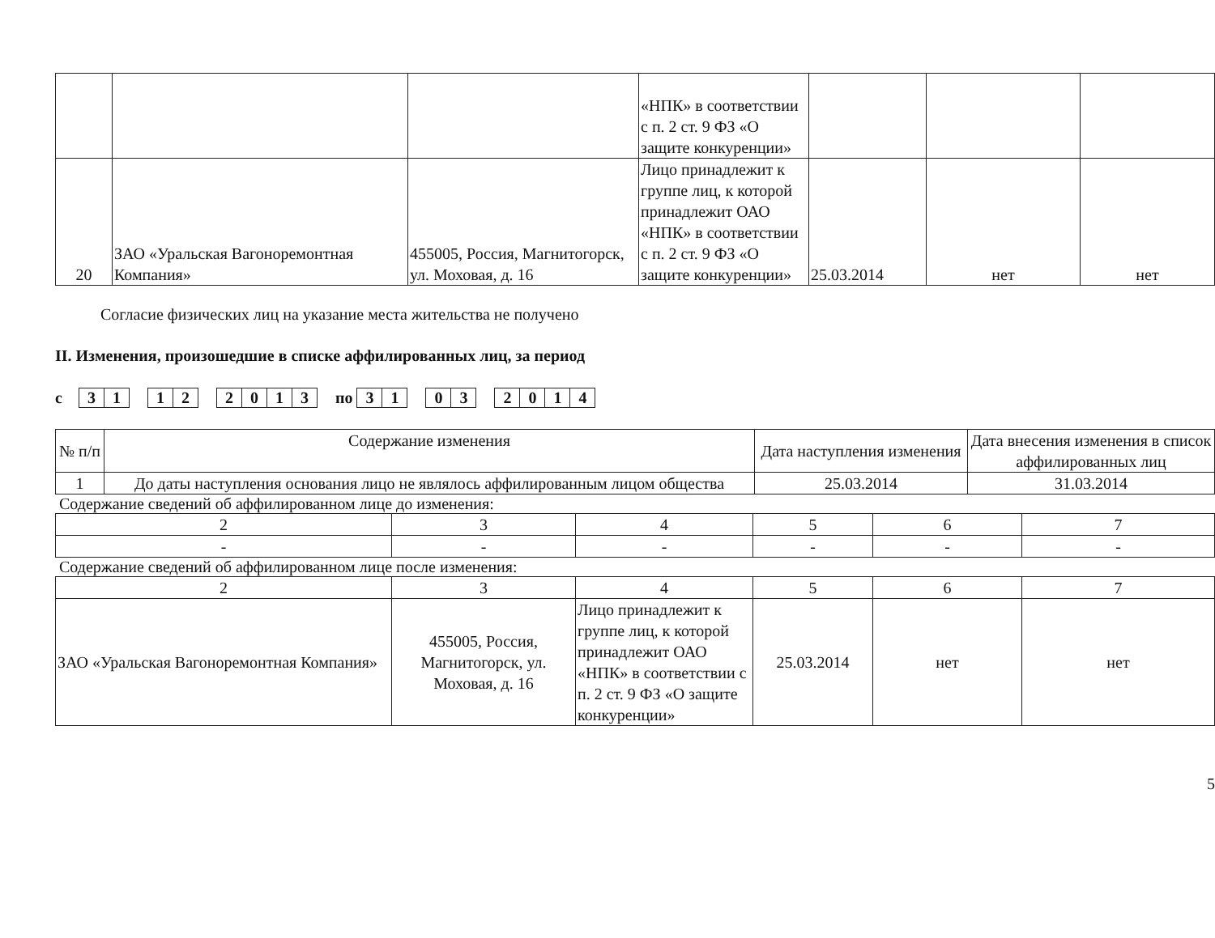| | | | «НПК» в соответствии с п. 2 ст. 9 ФЗ «О защите конкуренции» | | | |
| 20 | ЗАО «Уральская Вагоноремонтная Компания» | 455005, Россия, Магнитогорск, ул. Моховая, д. 16 | Лицо принадлежит к группе лиц, к которой принадлежит ОАО «НПК» в соответствии с п. 2 ст. 9 ФЗ «О защите конкуренции» | 25.03.2014 | нет | нет |
Согласие физических лиц на указание места жительства не получено
II. Изменения, произошедшие в списке аффилированных лиц, за период
с 31 12 2013 по 31 03 2014
| № п/п | Содержание изменения | Дата наступления изменения | Дата внесения изменения в список аффилированных лиц |
| --- | --- | --- | --- |
| 1 | До даты наступления основания лицо не являлось аффилированным лицом общества | 25.03.2014 | 31.03.2014 |
Содержание сведений об аффилированном лице до изменения:
| 2 | 3 | 4 | 5 | 6 | 7 |
| - | - | - | - | - | - |
Содержание сведений об аффилированном лице после изменения:
| 2 | 3 | 4 | 5 | 6 | 7 |
| ЗАО «Уральская Вагоноремонтная Компания» | 455005, Россия, Магнитогорск, ул. Моховая, д. 16 | Лицо принадлежит к группе лиц, к которой принадлежит ОАО «НПК» в соответствии с п. 2 ст. 9 ФЗ «О защите конкуренции» | 25.03.2014 | нет | нет |
5